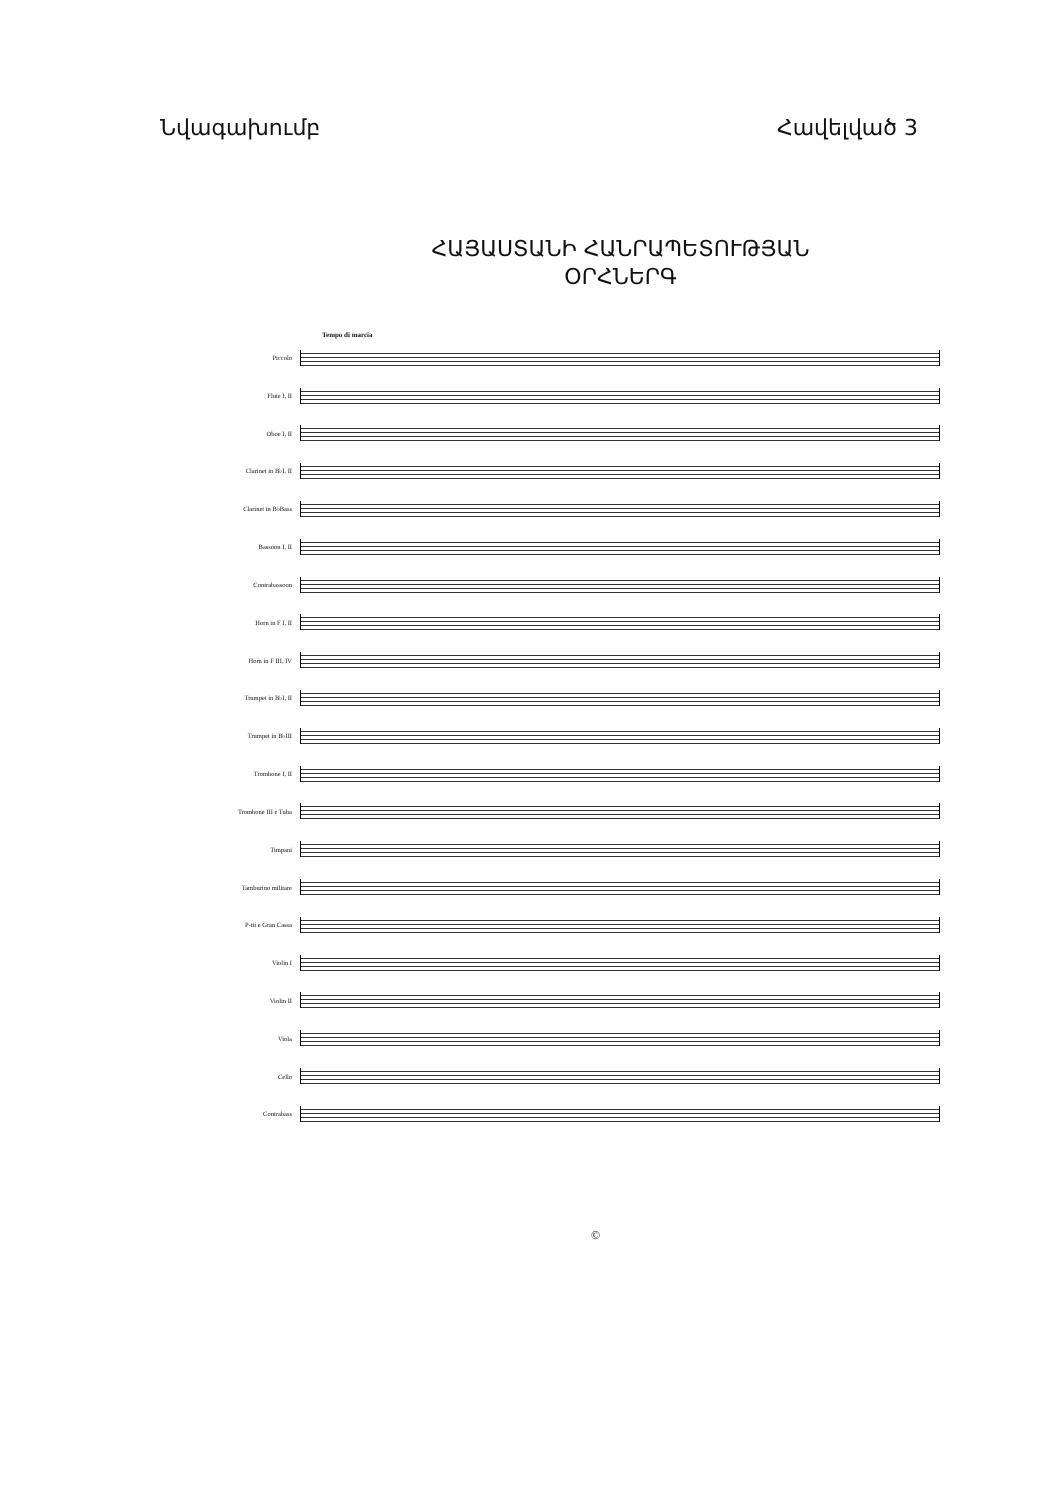Նվագախումբ Հավելված 3
ՀԱՅԱՍՏԱՆԻ ՀԱՆՐԱՊԵՏՈՒԹՅԱՆ
ՕՐՀՆԵՐԳ
Tempo di marcia
Piccolo
Flute I, II
Oboe I, II
Clarinet in B♭I, II
Clarinet in B♭Bass
Bassoon I, II
Contrabassoon
Horn in F I, II
Horn in F III, IV
Trumpet in B♭I, II
Trumpet in B♭III
Trombone I, II
Trombone III e Tuba
Timpani
Tamburino militare
P-tti e Gran Cassa
Violin I
Violin II
Viola
Cello
Contrabass
©